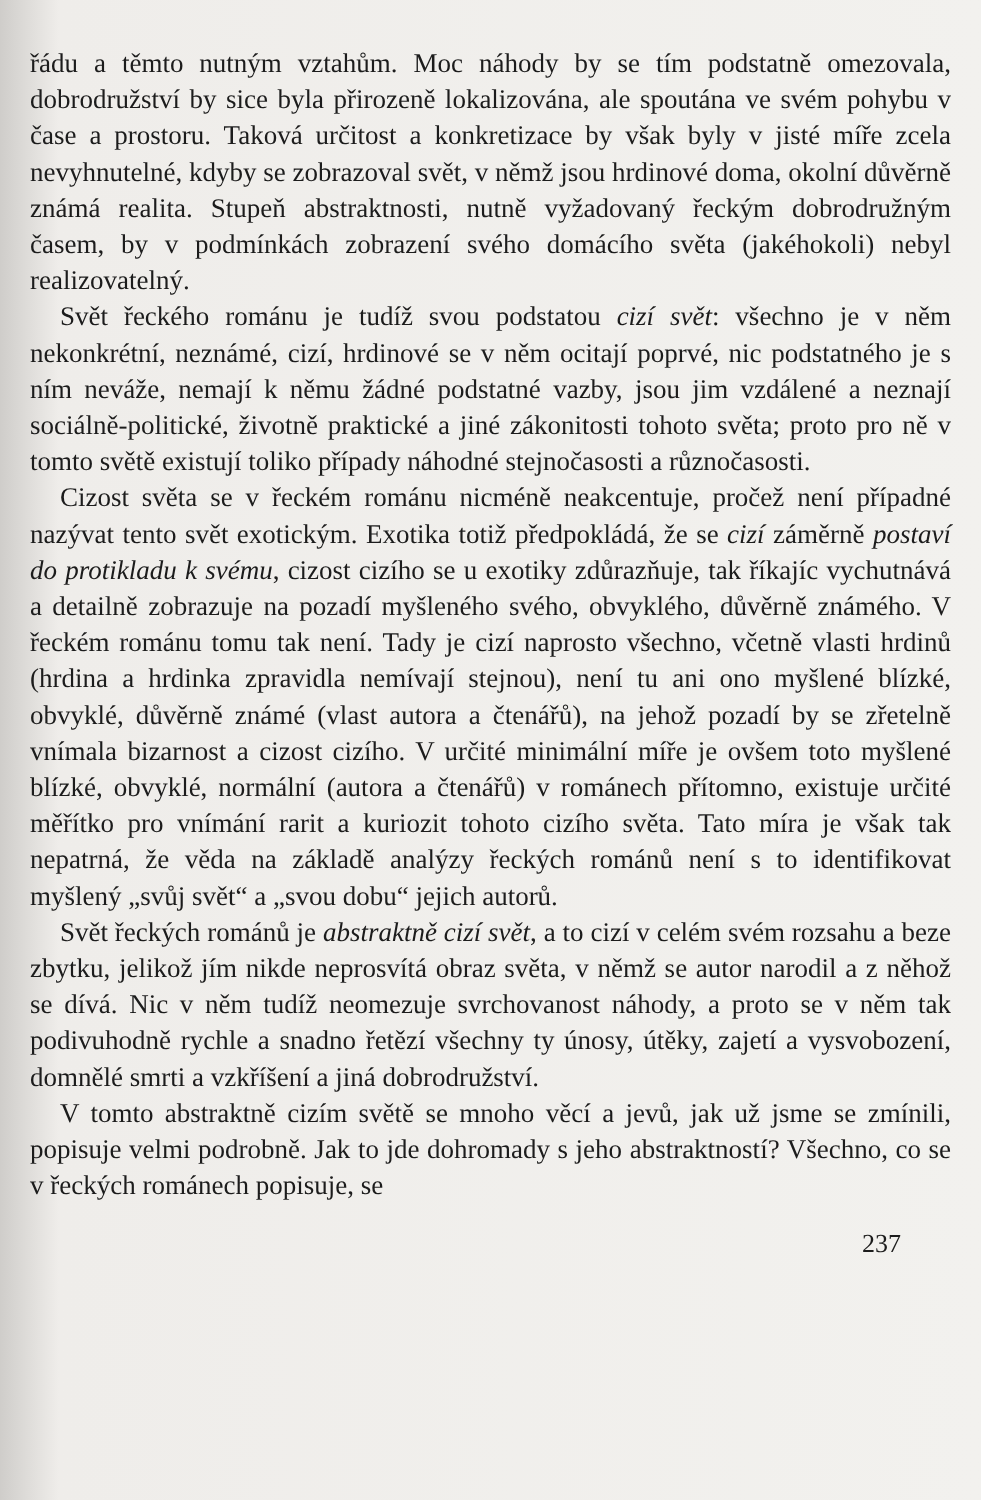řádu a těmto nutným vztahům. Moc náhody by se tím podstatně omezovala, dobrodružství by sice byla přirozeně lokalizována, ale spoutána ve svém pohybu v čase a prostoru. Taková určitost a konkretizace by však byly v jisté míře zcela nevyhnutelné, kdyby se zobrazoval svět, v němž jsou hrdinové doma, okolní důvěrně známá realita. Stupeň abstraktnosti, nutně vyžadovaný řeckým dobrodružným časem, by v podmínkách zobrazení svého domácího světa (jakéhokoli) nebyl realizovatelný.
Svět řeckého románu je tudíž svou podstatou cizí svět: všechno je v něm nekonkrétní, neznámé, cizí, hrdinové se v něm ocitají poprvé, nic podstatného je s ním neváže, nemají k němu žádné podstatné vazby, jsou jim vzdálené a neznají sociálně-politické, životně praktické a jiné zákonitosti tohoto světa; proto pro ně v tomto světě existují toliko případy náhodné stejnočasosti a různočasosti.
Cizost světa se v řeckém románu nicméně neakcentuje, pročež není případné nazývat tento svět exotickým. Exotika totiž předpokládá, že se cizí záměrně postaví do protikladu k svému, cizost cizího se u exotiky zdůrazňuje, tak říkajíc vychutnává a detailně zobrazuje na pozadí myšleného svého, obvyklého, důvěrně známého. V řeckém románu tomu tak není. Tady je cizí naprosto všechno, včetně vlasti hrdinů (hrdina a hrdinka zpravidla nemívají stejnou), není tu ani ono myšlené blízké, obvyklé, důvěrně známé (vlast autora a čtenářů), na jehož pozadí by se zřetelně vnímala bizarnost a cizost cizího. V určité minimální míře je ovšem toto myšlené blízké, obvyklé, normální (autora a čtenářů) v románech přítomno, existuje určité měřítko pro vnímání rarit a kuriozit tohoto cizího světa. Tato míra je však tak nepatrná, že věda na základě analýzy řeckých románů není s to identifikovat myšlený „svůj svět“ a „svou dobu“ jejich autorů.
Svět řeckých románů je abstraktně cizí svět, a to cizí v celém svém rozsahu a beze zbytku, jelikož jím nikde neprosvítá obraz světa, v němž se autor narodil a z něhož se dívá. Nic v něm tudíž neomezuje svrchovanost náhody, a proto se v něm tak podivuhodně rychle a snadno řetězí všechny ty únosy, útěky, zajetí a vysvobození, domnělé smrti a vzkříšení a jiná dobrodružství.
V tomto abstraktně cizím světě se mnoho věcí a jevů, jak už jsme se zmínili, popisuje velmi podrobně. Jak to jde dohromady s jeho abstraktností? Všechno, co se v řeckých románech popisuje, se
237